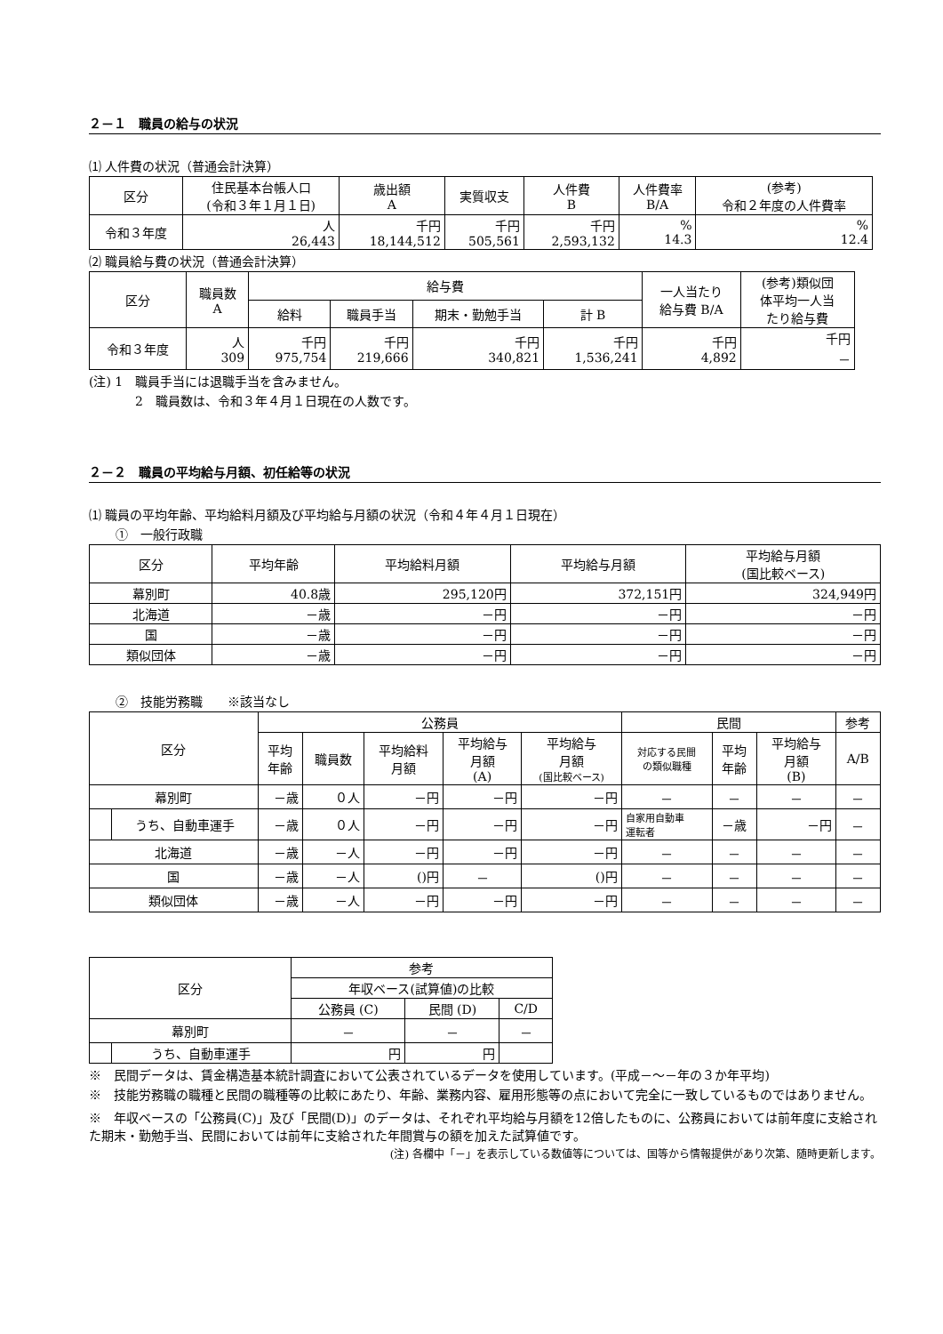２－１　職員の給与の状況
⑴ 人件費の状況（普通会計決算）
| 区分 | 住民基本台帳人口 (令和３年１月１日) | 歳出額 A | 実質収支 | 人件費 B | 人件費率 B/A | (参考) 令和２年度の人件費率 |
| --- | --- | --- | --- | --- | --- | --- |
| 令和３年度 | 人 26,443 | 千円 18,144,512 | 千円 505,561 | 千円 2,593,132 | % 14.3 | % 12.4 |
⑵ 職員給与費の状況（普通会計決算）
| 区分 | 職員数 A | 給与費 | | | | 一人当たり 給与費 B/A | (参考)類似団 体平均一人当 たり給与費 |
| --- | --- | --- | --- | --- | --- | --- | --- |
| | | 給料 | 職員手当 | 期末・勤勉手当 | 計 B | | |
| 令和３年度 | 人 309 | 千円 975,754 | 千円 219,666 | 千円 340,821 | 千円 1,536,241 | 千円 4,892 | 千円 － |
(注) 1　職員手当には退職手当を含みません。
2　職員数は、令和３年４月１日現在の人数です。
２－２　職員の平均給与月額、初任給等の状況
⑴ 職員の平均年齢、平均給料月額及び平均給与月額の状況（令和４年４月１日現在）
①　一般行政職
| 区分 | 平均年齢 | 平均給料月額 | 平均給与月額 | 平均給与月額 (国比較ベース) |
| --- | --- | --- | --- | --- |
| 幕別町 | 40.8歳 | 295,120円 | 372,151円 | 324,949円 |
| 北海道 | －歳 | －円 | －円 | －円 |
| 国 | －歳 | －円 | －円 | －円 |
| 類似団体 | －歳 | －円 | －円 | －円 |
②　技能労務職　　※該当なし
| 区分 | | 公務員 | | | | | 民間 | | | 参考 |
| --- | --- | --- | --- | --- | --- | --- | --- | --- | --- | --- |
| | | 平均 年齢 | 職員数 | 平均給料 月額 | 平均給与 月額 (A) | 平均給与 月額 (国比較ベース) | 対応する民間 の類似職種 | 平均 年齢 | 平均給与 月額 (B) | A/B |
| 幕別町 | | －歳 | ０人 | －円 | －円 | －円 | － | － | － | － |
| | うち、自動車運手 | －歳 | ０人 | －円 | －円 | －円 | 自家用自動車 運転者 | －歳 | －円 | － |
| 北海道 | | －歳 | －人 | －円 | －円 | －円 | － | － | － | － |
| 国 | | －歳 | －人 | ()円 | － | ()円 | － | － | － | － |
| 類似団体 | | －歳 | －人 | －円 | －円 | －円 | － | － | － | － |
| 区分 | | 参考 | | |
| --- | --- | --- | --- | --- |
| | | 年収ベース(試算値)の比較 | | |
| | | 公務員 (C) | 民間 (D) | C/D |
| 幕別町 | | － | － | － |
| | うち、自動車運手 | 円 | 円 | |
※　民間データは、賃金構造基本統計調査において公表されているデータを使用しています。(平成－～－年の３か年平均)
※　技能労務職の職種と民間の職種等の比較にあたり、年齢、業務内容、雇用形態等の点において完全に一致しているものではありません。
※　年収ベースの「公務員(C)」及び「民間(D)」のデータは、それぞれ平均給与月額を12倍したものに、公務員においては前年度に支給された期末・勤勉手当、民間においては前年に支給された年間賞与の額を加えた試算値です。
(注) 各欄中「－」を表示している数値等については、国等から情報提供があり次第、随時更新します。